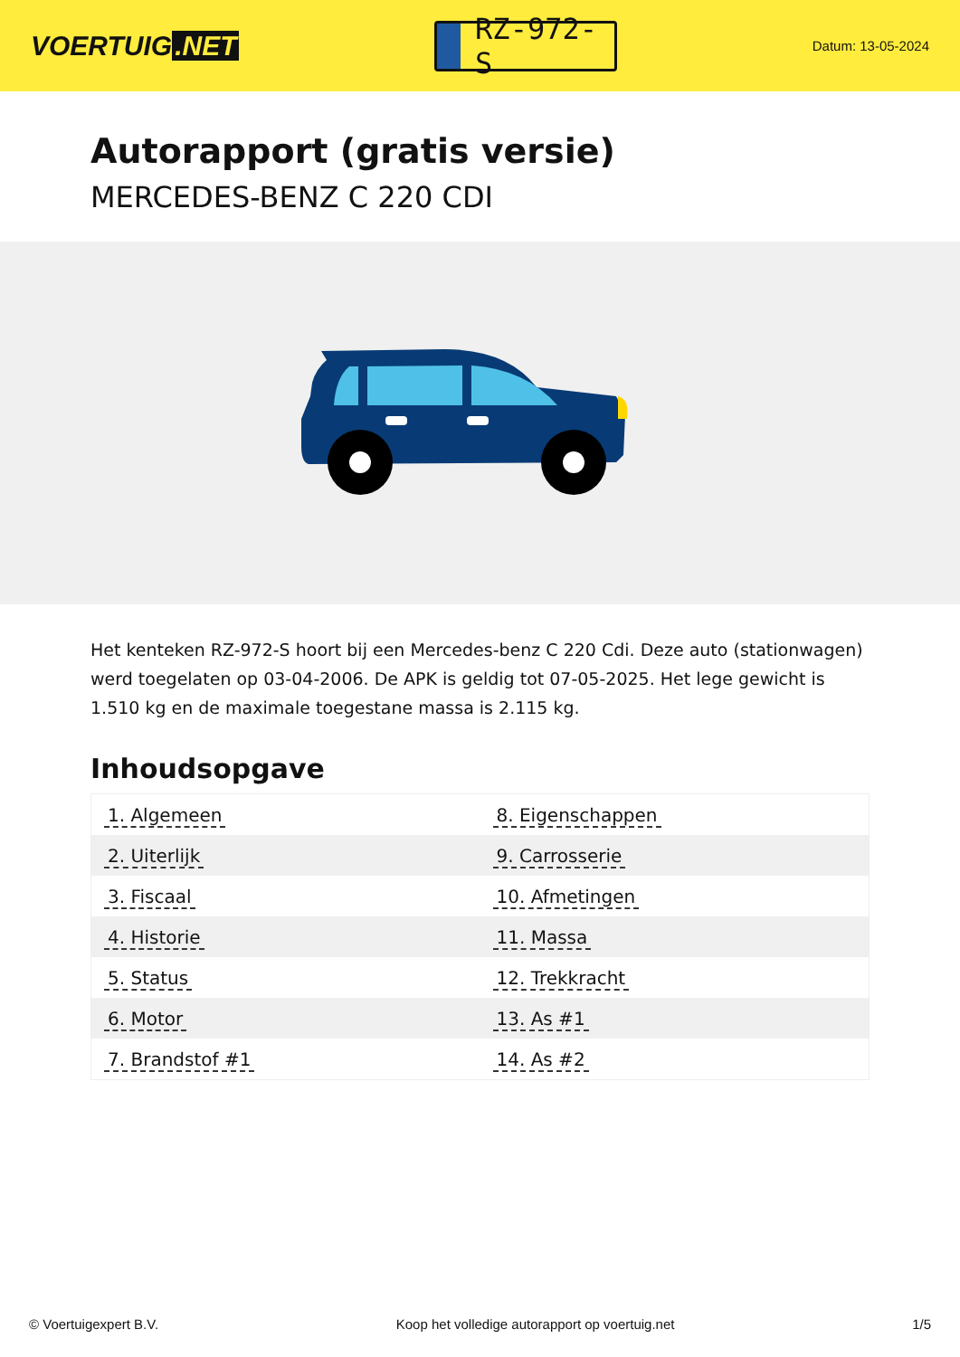VOERTUIG.NET
RZ-972-S
Datum: 13-05-2024
Autorapport (gratis versie)
MERCEDES-BENZ C 220 CDI
Het kenteken RZ-972-S hoort bij een Mercedes-benz C 220 Cdi. Deze auto (stationwagen) werd toegelaten op 03-04-2006. De APK is geldig tot 07-05-2025. Het lege gewicht is 1.510 kg en de maximale toegestane massa is 2.115 kg.
Inhoudsopgave
| 1. Algemeen | 8. Eigenschappen |
| 2. Uiterlijk | 9. Carrosserie |
| 3. Fiscaal | 10. Afmetingen |
| 4. Historie | 11. Massa |
| 5. Status | 12. Trekkracht |
| 6. Motor | 13. As #1 |
| 7. Brandstof #1 | 14. As #2 |
© Voertuigexpert B.V. Koop het volledige autorapport op voertuig.net 1/5